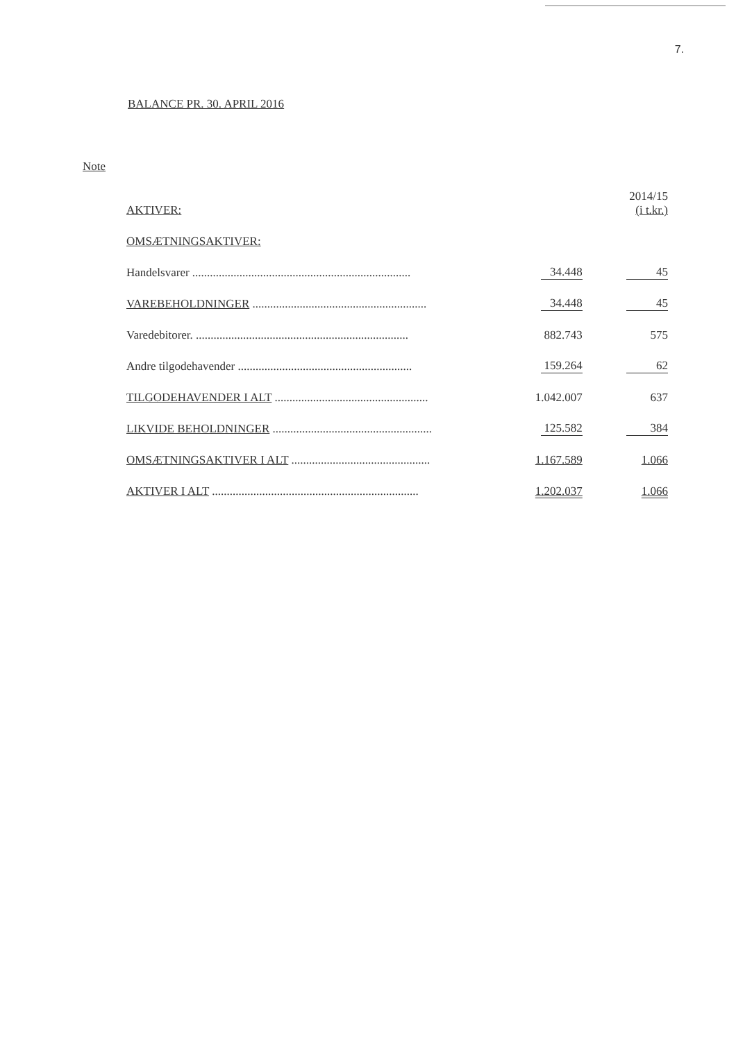7.
BALANCE PR. 30. APRIL 2016
Note
| AKTIVER: | | 2014/15 (i t.kr.) |
| OMSÆTNINGSAKTIVER: | | |
| Handelsvarer .......................................................................... | 34.448 | 45 |
| VAREBEHOLDNINGER ........................................................... | 34.448 | 45 |
| Varedebitorer. ........................................................................ | 882.743 | 575 |
| Andre tilgodehavender ........................................................... | 159.264 | 62 |
| TILGODEHAVENDER I ALT .................................................... | 1.042.007 | 637 |
| LIKVIDE BEHOLDNINGER ...................................................... | 125.582 | 384 |
| OMSÆTNINGSAKTIVER I ALT ............................................... | 1.167.589 | 1.066 |
| AKTIVER I ALT ...................................................................... | 1.202.037 | 1.066 |